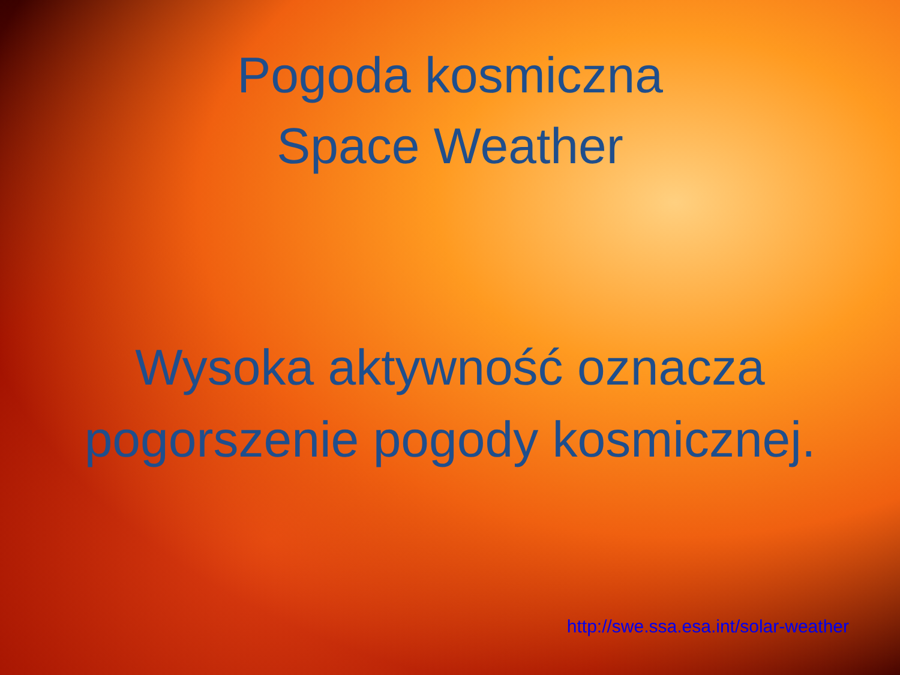Pogoda kosmiczna
Space Weather
Wysoka aktywność oznacza
pogorszenie pogody kosmicznej.
http://swe.ssa.esa.int/solar-weather